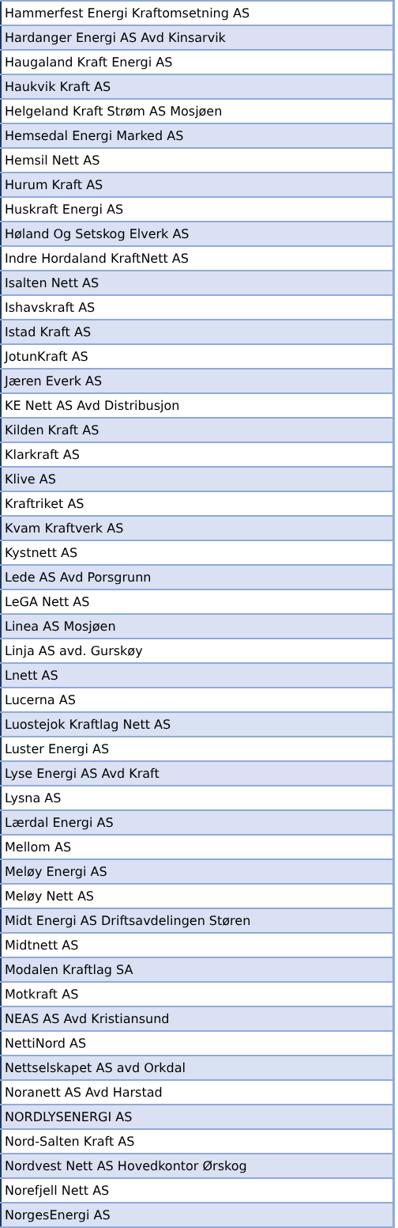| Hammerfest Energi Kraftomsetning AS |
| Hardanger Energi AS Avd Kinsarvik |
| Haugaland Kraft Energi AS |
| Haukvik Kraft AS |
| Helgeland Kraft Strøm AS Mosjøen |
| Hemsedal Energi Marked AS |
| Hemsil Nett AS |
| Hurum Kraft AS |
| Huskraft Energi AS |
| Høland Og Setskog Elverk AS |
| Indre Hordaland KraftNett AS |
| Isalten Nett AS |
| Ishavskraft AS |
| Istad Kraft AS |
| JotunKraft AS |
| Jæren Everk AS |
| KE Nett AS Avd Distribusjon |
| Kilden Kraft AS |
| Klarkraft AS |
| Klive AS |
| Kraftriket AS |
| Kvam Kraftverk AS |
| Kystnett AS |
| Lede AS Avd Porsgrunn |
| LeGA Nett AS |
| Linea AS Mosjøen |
| Linja AS avd. Gurskøy |
| Lnett AS |
| Lucerna AS |
| Luostejok Kraftlag Nett AS |
| Luster Energi AS |
| Lyse Energi AS Avd Kraft |
| Lysna AS |
| Lærdal Energi AS |
| Mellom AS |
| Meløy Energi AS |
| Meløy Nett AS |
| Midt Energi AS Driftsavdelingen Støren |
| Midtnett AS |
| Modalen Kraftlag SA |
| Motkraft AS |
| NEAS AS Avd Kristiansund |
| NettiNord AS |
| Nettselskapet AS avd Orkdal |
| Noranett AS Avd Harstad |
| NORDLYSENERGI AS |
| Nord-Salten Kraft AS |
| Nordvest Nett AS Hovedkontor Ørskog |
| Norefjell Nett AS |
| NorgesEnergi AS |